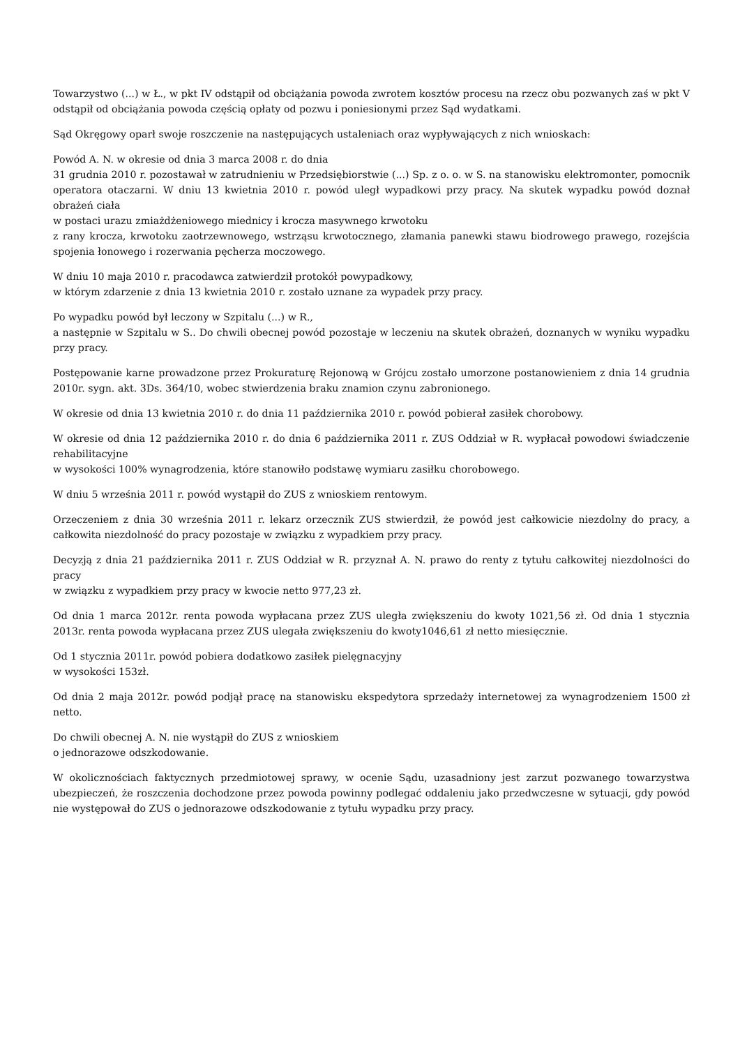Towarzystwo (...) w Ł., w pkt IV odstąpił od obciążania powoda zwrotem kosztów procesu na rzecz obu pozwanych zaś w pkt V odstąpił od obciążania powoda częścią opłaty od pozwu i poniesionymi przez Sąd wydatkami.
Sąd Okręgowy oparł swoje roszczenie na następujących ustaleniach oraz wypływających z nich wnioskach:
Powód A. N. w okresie od dnia 3 marca 2008 r. do dnia
31 grudnia 2010 r. pozostawał w zatrudnieniu w Przedsiębiorstwie (...) Sp. z o. o. w S. na stanowisku elektromonter, pomocnik operatora otaczarni. W dniu 13 kwietnia 2010 r. powód uległ wypadkowi przy pracy. Na skutek wypadku powód doznał obrażeń ciała
w postaci urazu zmiażdżeniowego miednicy i krocza masywnego krwotoku
z rany krocza, krwotoku zaotrzewnowego, wstrząsu krwotocznego, złamania panewki stawu biodrowego prawego, rozejścia spojenia łonowego i rozerwania pęcherza moczowego.
W dniu 10 maja 2010 r. pracodawca zatwierdził protokół powypadkowy,
w którym zdarzenie z dnia 13 kwietnia 2010 r. zostało uznane za wypadek przy pracy.
Po wypadku powód był leczony w Szpitalu (...) w R.,
a następnie w Szpitalu w S.. Do chwili obecnej powód pozostaje w leczeniu na skutek obrażeń, doznanych w wyniku wypadku przy pracy.
Postępowanie karne prowadzone przez Prokuraturę Rejonową w Grójcu zostało umorzone postanowieniem z dnia 14 grudnia 2010r. sygn. akt. 3Ds. 364/10, wobec stwierdzenia braku znamion czynu zabronionego.
W okresie od dnia 13 kwietnia 2010 r. do dnia 11 października 2010 r. powód pobierał zasiłek chorobowy.
W okresie od dnia 12 października 2010 r. do dnia 6 października 2011 r. ZUS Oddział w R. wypłacał powodowi świadczenie rehabilitacyjne
w wysokości 100% wynagrodzenia, które stanowiło podstawę wymiaru zasiłku chorobowego.
W dniu 5 września 2011 r. powód wystąpił do ZUS z wnioskiem rentowym.
Orzeczeniem z dnia 30 września 2011 r. lekarz orzecznik ZUS stwierdził, że powód jest całkowicie niezdolny do pracy, a całkowita niezdolność do pracy pozostaje w związku z wypadkiem przy pracy.
Decyzją z dnia 21 października 2011 r. ZUS Oddział w R. przyznał A. N. prawo do renty z tytułu całkowitej niezdolności do pracy
w związku z wypadkiem przy pracy w kwocie netto 977,23 zł.
Od dnia 1 marca 2012r. renta powoda wypłacana przez ZUS uległa zwiększeniu do kwoty 1021,56 zł. Od dnia 1 stycznia 2013r. renta powoda wypłacana przez ZUS ulegała zwiększeniu do kwoty1046,61 zł netto miesięcznie.
Od 1 stycznia 2011r. powód pobiera dodatkowo zasiłek pielęgnacyjny
w wysokości 153zł.
Od dnia 2 maja 2012r. powód podjął pracę na stanowisku ekspedytora sprzedaży internetowej za wynagrodzeniem 1500 zł netto.
Do chwili obecnej A. N. nie wystąpił do ZUS z wnioskiem
o jednorazowe odszkodowanie.
W okolicznościach faktycznych przedmiotowej sprawy, w ocenie Sądu, uzasadniony jest zarzut pozwanego towarzystwa ubezpieczeń, że roszczenia dochodzone przez powoda powinny podlegać oddaleniu jako przedwczesne w sytuacji, gdy powód nie występował do ZUS o jednorazowe odszkodowanie z tytułu wypadku przy pracy.